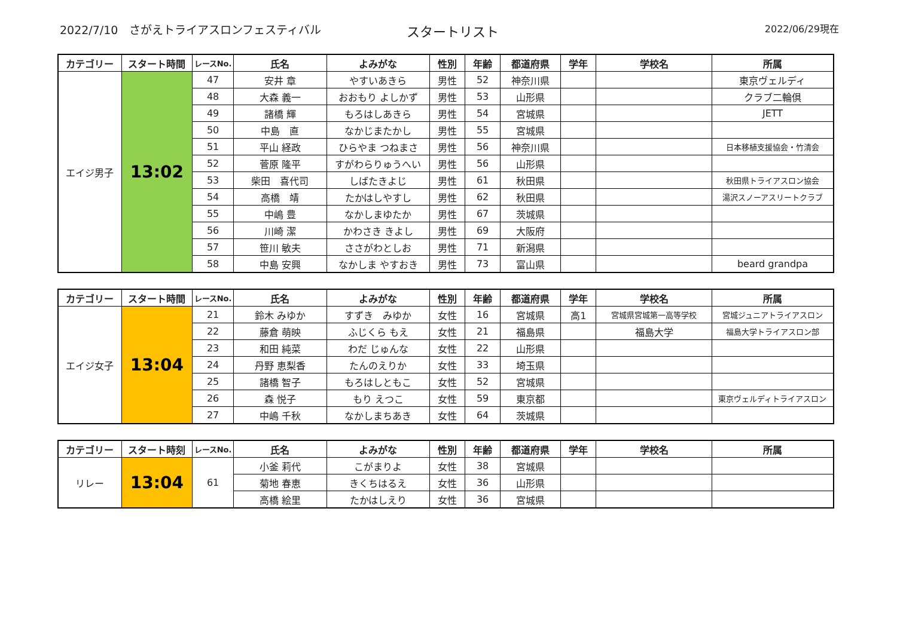2022/7/10　さがえトライアスロンフェスティバル
スタートリスト
2022/06/29現在
| カテゴリー | スタート時間 | レースNo. | 氏名 | よみがな | 性別 | 年齢 | 都道府県 | 学年 | 学校名 | 所属 |
| --- | --- | --- | --- | --- | --- | --- | --- | --- | --- | --- |
| エイジ男子 | 13:02 | 47 | 安井 章 | やすいあきら | 男性 | 52 | 神奈川県 | | | 東京ヴェルディ |
| | | 48 | 大森 義一 | おおもり よしかず | 男性 | 53 | 山形県 | | | クラブ二輪倶 |
| | | 49 | 諸橋 輝 | もろはしあきら | 男性 | 54 | 宮城県 | | | JETT |
| | | 50 | 中島 直 | なかじまたかし | 男性 | 55 | 宮城県 | | | |
| | | 51 | 平山 経政 | ひらやま つねまさ | 男性 | 56 | 神奈川県 | | | 日本移植支援協会・竹清会 |
| | | 52 | 菅原 隆平 | すがわらりゅうへい | 男性 | 56 | 山形県 | | | |
| | | 53 | 柴田 喜代司 | しばたきよじ | 男性 | 61 | 秋田県 | | | 秋田県トライアスロン協会 |
| | | 54 | 高橋 靖 | たかはしやすし | 男性 | 62 | 秋田県 | | | 湯沢スノーアスリートクラブ |
| | | 55 | 中嶋 豊 | なかしまゆたか | 男性 | 67 | 茨城県 | | | |
| | | 56 | 川崎 潔 | かわさき きよし | 男性 | 69 | 大阪府 | | | |
| | | 57 | 笹川 敏夫 | ささがわとしお | 男性 | 71 | 新潟県 | | | |
| | | 58 | 中島 安興 | なかしま やすおき | 男性 | 73 | 富山県 | | | beard grandpa |
| カテゴリー | スタート時間 | レースNo. | 氏名 | よみがな | 性別 | 年齢 | 都道府県 | 学年 | 学校名 | 所属 |
| --- | --- | --- | --- | --- | --- | --- | --- | --- | --- | --- |
| エイジ女子 | 13:04 | 21 | 鈴木 みゆか | すずき みゆか | 女性 | 16 | 宮城県 | 高1 | 宮城県宮城第一高等学校 | 宮城ジュニアトライアスロン |
| | | 22 | 藤倉 萌映 | ふじくら もえ | 女性 | 21 | 福島県 | | 福島大学 | 福島大学トライアスロン部 |
| | | 23 | 和田 純菜 | わだ じゅんな | 女性 | 22 | 山形県 | | | |
| | | 24 | 丹野 恵梨香 | たんのえりか | 女性 | 33 | 埼玉県 | | | |
| | | 25 | 諸橋 智子 | もろはしともこ | 女性 | 52 | 宮城県 | | | |
| | | 26 | 森 悦子 | もり えつこ | 女性 | 59 | 東京都 | | | 東京ヴェルディトライアスロン |
| | | 27 | 中嶋 千秋 | なかしまちあき | 女性 | 64 | 茨城県 | | | |
| カテゴリー | スタート時刻 | レースNo. | 氏名 | よみがな | 性別 | 年齢 | 都道府県 | 学年 | 学校名 | 所属 |
| --- | --- | --- | --- | --- | --- | --- | --- | --- | --- | --- |
| リレー | 13:04 | 61 | 小釜 莉代 | こがまりよ | 女性 | 38 | 宮城県 | | | |
| | | | 菊地 春恵 | きくちはるえ | 女性 | 36 | 山形県 | | | |
| | | | 高橋 絵里 | たかはしえり | 女性 | 36 | 宮城県 | | | |